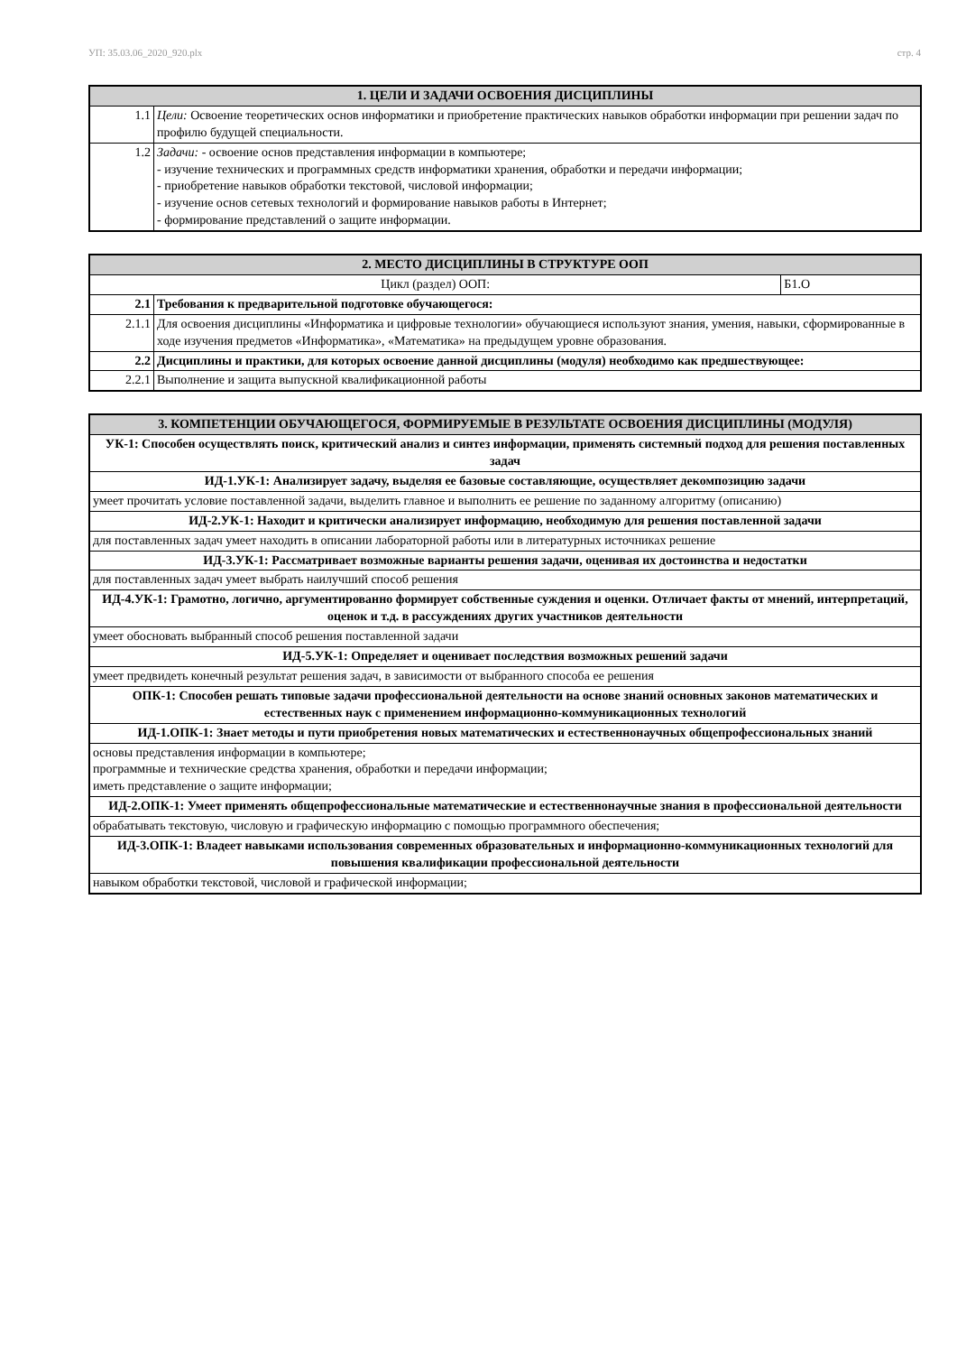УП: 35.03.06_2020_920.plx стр. 4
| 1. ЦЕЛИ И ЗАДАЧИ ОСВОЕНИЯ ДИСЦИПЛИНЫ | |
| --- | --- |
| 1.1 | Цели: Освоение теоретических основ информатики и приобретение практических навыков обработки информации при решении задач по профилю будущей специальности. |
| 1.2 | Задачи: - освоение основ представления информации в компьютере; - изучение технических и программных средств информатики хранения, обработки и передачи информации; - приобретение навыков обработки текстовой, числовой информации; - изучение основ сетевых технологий и формирование навыков работы в Интернет; - формирование представлений о защите информации. |
| 2. МЕСТО ДИСЦИПЛИНЫ В СТРУКТУРЕ ООП | | |
| --- | --- | --- |
| Цикл (раздел) ООП: | | Б1.О |
| 2.1 | Требования к предварительной подготовке обучающегося: | |
| 2.1.1 | Для освоения дисциплины «Информатика и цифровые технологии» обучающиеся используют знания, умения, навыки, сформированные в ходе изучения предметов «Информатика», «Математика» на предыдущем уровне образования. | |
| 2.2 | Дисциплины и практики, для которых освоение данной дисциплины (модуля) необходимо как предшествующее: | |
| 2.2.1 | Выполнение и защита выпускной квалификационной работы | |
| 3. КОМПЕТЕНЦИИ ОБУЧАЮЩЕГОСЯ, ФОРМИРУЕМЫЕ В РЕЗУЛЬТАТЕ ОСВОЕНИЯ ДИСЦИПЛИНЫ (МОДУЛЯ) |
| --- |
| УК-1: Способен осуществлять поиск, критический анализ и синтез информации, применять системный подход для решения поставленных задач |
| ИД-1.УК-1: Анализирует задачу, выделяя ее базовые составляющие, осуществляет декомпозицию задачи |
| умеет прочитать условие поставленной задачи, выделить главное и выполнить ее решение по заданному алгоритму (описанию) |
| ИД-2.УК-1: Находит и критически анализирует информацию, необходимую для решения поставленной задачи |
| для поставленных задач умеет находить в описании лабораторной работы или в литературных источниках решение |
| ИД-3.УК-1: Рассматривает возможные варианты решения задачи, оценивая их достоинства и недостатки |
| для поставленных задач умеет выбрать наилучший способ решения |
| ИД-4.УК-1: Грамотно, логично, аргументированно формирует собственные суждения и оценки. Отличает факты от мнений, интерпретаций, оценок и т.д. в рассуждениях других участников деятельности |
| умеет обосновать выбранный способ решения поставленной задачи |
| ИД-5.УК-1: Определяет и оценивает последствия возможных решений задачи |
| умеет предвидеть конечный результат решения задач, в зависимости от выбранного способа ее решения |
| ОПК-1: Способен решать типовые задачи профессиональной деятельности на основе знаний основных законов математических и естественных наук с применением информационно-коммуникационных технологий |
| ИД-1.ОПК-1: Знает методы и пути приобретения новых математических и естественнонаучных общепрофессиональных знаний |
| основы представления информации в компьютере; программные и технические средства хранения, обработки и передачи информации; иметь представление о защите информации; |
| ИД-2.ОПК-1: Умеет применять общепрофессиональные математические и естественнонаучные знания в профессиональной деятельности |
| обрабатывать текстовую, числовую и графическую информацию с помощью программного обеспечения; |
| ИД-3.ОПК-1: Владеет навыками использования современных образовательных и информационно-коммуникационных технологий для повышения квалификации профессиональной деятельности |
| навыком обработки текстовой, числовой и графической информации; |